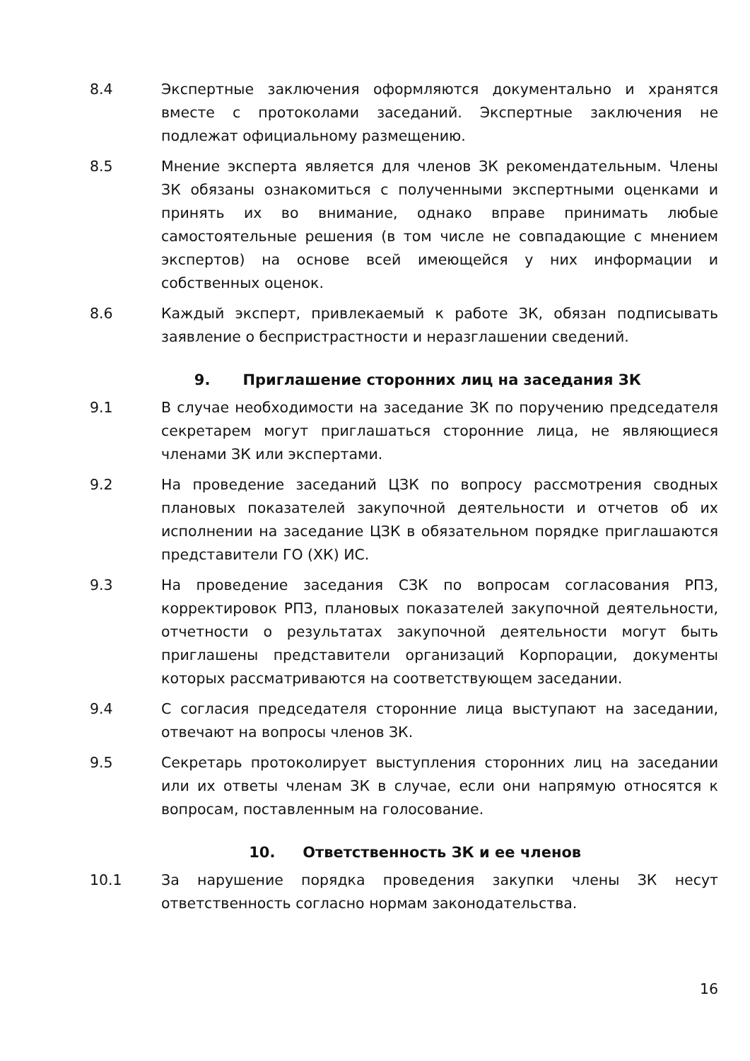8.4 Экспертные заключения оформляются документально и хранятся вместе с протоколами заседаний. Экспертные заключения не подлежат официальному размещению.
8.5 Мнение эксперта является для членов ЗК рекомендательным. Члены ЗК обязаны ознакомиться с полученными экспертными оценками и принять их во внимание, однако вправе принимать любые самостоятельные решения (в том числе не совпадающие с мнением экспертов) на основе всей имеющейся у них информации и собственных оценок.
8.6 Каждый эксперт, привлекаемый к работе ЗК, обязан подписывать заявление о беспристрастности и неразглашении сведений.
9. Приглашение сторонних лиц на заседания ЗК
9.1 В случае необходимости на заседание ЗК по поручению председателя секретарем могут приглашаться сторонние лица, не являющиеся членами ЗК или экспертами.
9.2 На проведение заседаний ЦЗК по вопросу рассмотрения сводных плановых показателей закупочной деятельности и отчетов об их исполнении на заседание ЦЗК в обязательном порядке приглашаются представители ГО (ХК) ИС.
9.3 На проведение заседания СЗК по вопросам согласования РПЗ, корректировок РПЗ, плановых показателей закупочной деятельности, отчетности о результатах закупочной деятельности могут быть приглашены представители организаций Корпорации, документы которых рассматриваются на соответствующем заседании.
9.4 С согласия председателя сторонние лица выступают на заседании, отвечают на вопросы членов ЗК.
9.5 Секретарь протоколирует выступления сторонних лиц на заседании или их ответы членам ЗК в случае, если они напрямую относятся к вопросам, поставленным на голосование.
10. Ответственность ЗК и ее членов
10.1 За нарушение порядка проведения закупки члены ЗК несут ответственность согласно нормам законодательства.
16